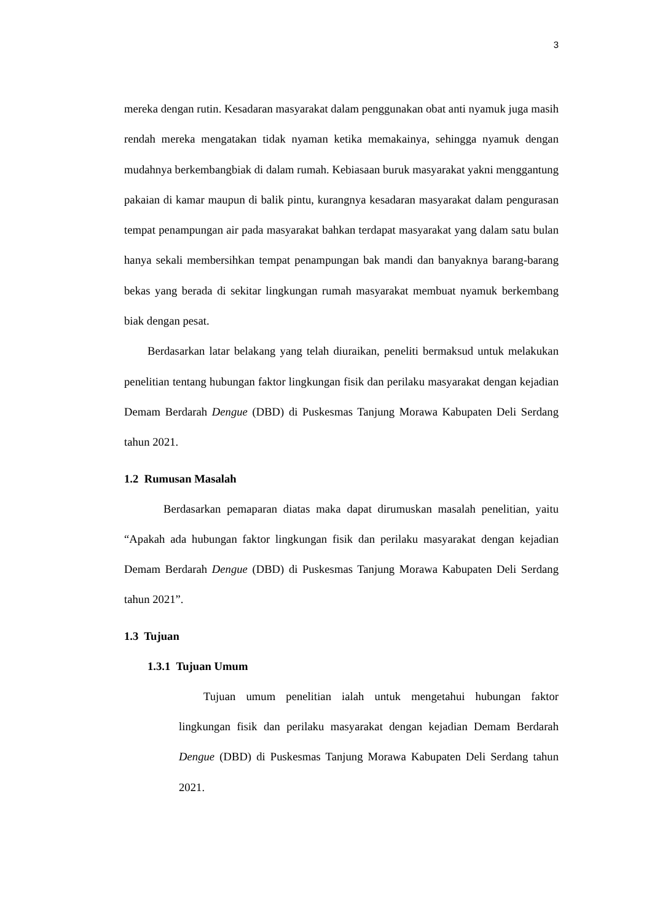3
mereka dengan rutin. Kesadaran masyarakat dalam penggunakan obat anti nyamuk juga masih rendah mereka mengatakan tidak nyaman ketika memakainya, sehingga nyamuk dengan mudahnya berkembangbiak di dalam rumah. Kebiasaan buruk masyarakat yakni menggantung pakaian di kamar maupun di balik pintu, kurangnya kesadaran masyarakat dalam pengurasan tempat penampungan air pada masyarakat bahkan terdapat masyarakat yang dalam satu bulan hanya sekali membersihkan tempat penampungan bak mandi dan banyaknya barang-barang bekas yang berada di sekitar lingkungan rumah masyarakat membuat nyamuk berkembang biak dengan pesat.
Berdasarkan latar belakang yang telah diuraikan, peneliti bermaksud untuk melakukan penelitian tentang hubungan faktor lingkungan fisik dan perilaku masyarakat dengan kejadian Demam Berdarah Dengue (DBD) di Puskesmas Tanjung Morawa Kabupaten Deli Serdang tahun 2021.
1.2 Rumusan Masalah
Berdasarkan pemaparan diatas maka dapat dirumuskan masalah penelitian, yaitu “Apakah ada hubungan faktor lingkungan fisik dan perilaku masyarakat dengan kejadian Demam Berdarah Dengue (DBD) di Puskesmas Tanjung Morawa Kabupaten Deli Serdang tahun 2021”.
1.3 Tujuan
1.3.1 Tujuan Umum
Tujuan umum penelitian ialah untuk mengetahui hubungan faktor lingkungan fisik dan perilaku masyarakat dengan kejadian Demam Berdarah Dengue (DBD) di Puskesmas Tanjung Morawa Kabupaten Deli Serdang tahun 2021.